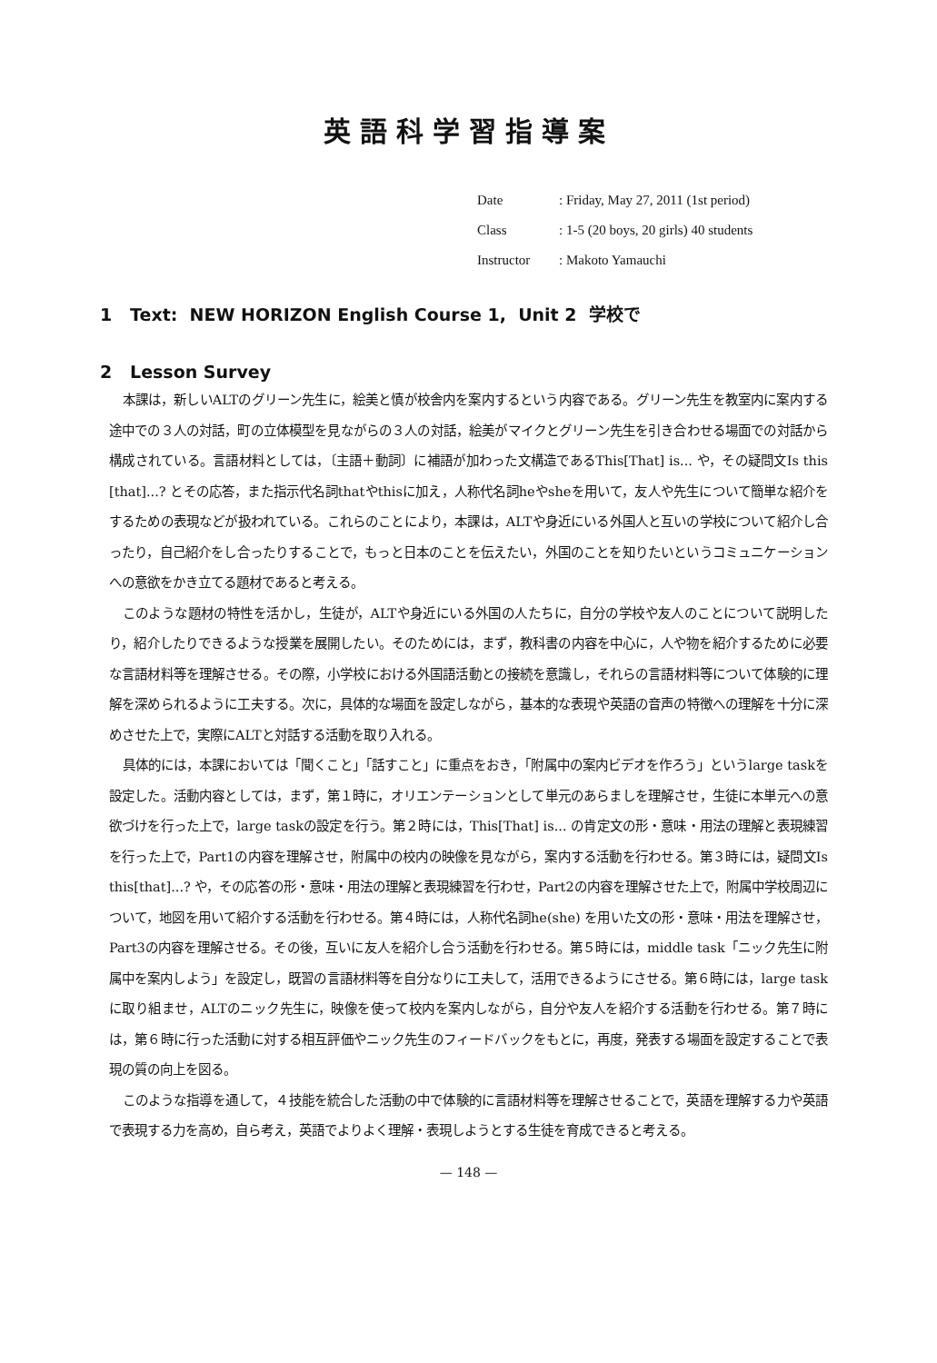英語科学習指導案
Date: Friday, May 27, 2011 (1st period)
Class: 1-5 (20 boys, 20 girls) 40 students
Instructor: Makoto Yamauchi
1 Text: NEW HORIZON English Course 1, Unit 2 学校で
2 Lesson Survey
本課は，新しいALTのグリーン先生に，絵美と慎が校舎内を案内するという内容である。グリーン先生を教室内に案内する途中での３人の対話，町の立体模型を見ながらの３人の対話，絵美がマイクとグリーン先生を引き合わせる場面での対話から構成されている。言語材料としては，〔主語＋動詞〕に補語が加わった文構造であるThis[That] is... や，その疑問文Is this [that]...? とその応答，また指示代名詞thatやthisに加え，人称代名詞heやsheを用いて，友人や先生について簡単な紹介をするための表現などが扱われている。これらのことにより，本課は，ALTや身近にいる外国人と互いの学校について紹介し合ったり，自己紹介をし合ったりすることで，もっと日本のことを伝えたい，外国のことを知りたいというコミュニケーションへの意欲をかき立てる題材であると考える。
このような題材の特性を活かし，生徒が，ALTや身近にいる外国の人たちに，自分の学校や友人のことについて説明したり，紹介したりできるような授業を展開したい。そのためには，まず，教科書の内容を中心に，人や物を紹介するために必要な言語材料等を理解させる。その際，小学校における外国語活動との接続を意識し，それらの言語材料等について体験的に理解を深められるように工夫する。次に，具体的な場面を設定しながら，基本的な表現や英語の音声の特徴への理解を十分に深めさせた上で，実際にALTと対話する活動を取り入れる。
具体的には，本課においては「聞くこと」「話すこと」に重点をおき，「附属中の案内ビデオを作ろう」というlarge taskを設定した。活動内容としては，まず，第１時に，オリエンテーションとして単元のあらましを理解させ，生徒に本単元への意欲づけを行った上で，large taskの設定を行う。第２時には，This[That] is... の肯定文の形・意味・用法の理解と表現練習を行った上で，Part1の内容を理解させ，附属中の校内の映像を見ながら，案内する活動を行わせる。第３時には，疑問文Is this[that]...? や，その応答の形・意味・用法の理解と表現練習を行わせ，Part2の内容を理解させた上で，附属中学校周辺について，地図を用いて紹介する活動を行わせる。第４時には，人称代名詞he(she) を用いた文の形・意味・用法を理解させ，Part3の内容を理解させる。その後，互いに友人を紹介し合う活動を行わせる。第５時には，middle task「ニック先生に附属中を案内しよう」を設定し，既習の言語材料等を自分なりに工夫して，活用できるようにさせる。第６時には，large taskに取り組ませ，ALTのニック先生に，映像を使って校内を案内しながら，自分や友人を紹介する活動を行わせる。第７時には，第６時に行った活動に対する相互評価やニック先生のフィードバックをもとに，再度，発表する場面を設定することで表現の質の向上を図る。
このような指導を通して，４技能を統合した活動の中で体験的に言語材料等を理解させることで，英語を理解する力や英語で表現する力を高め，自ら考え，英語でよりよく理解・表現しようとする生徒を育成できると考える。
— 148 —